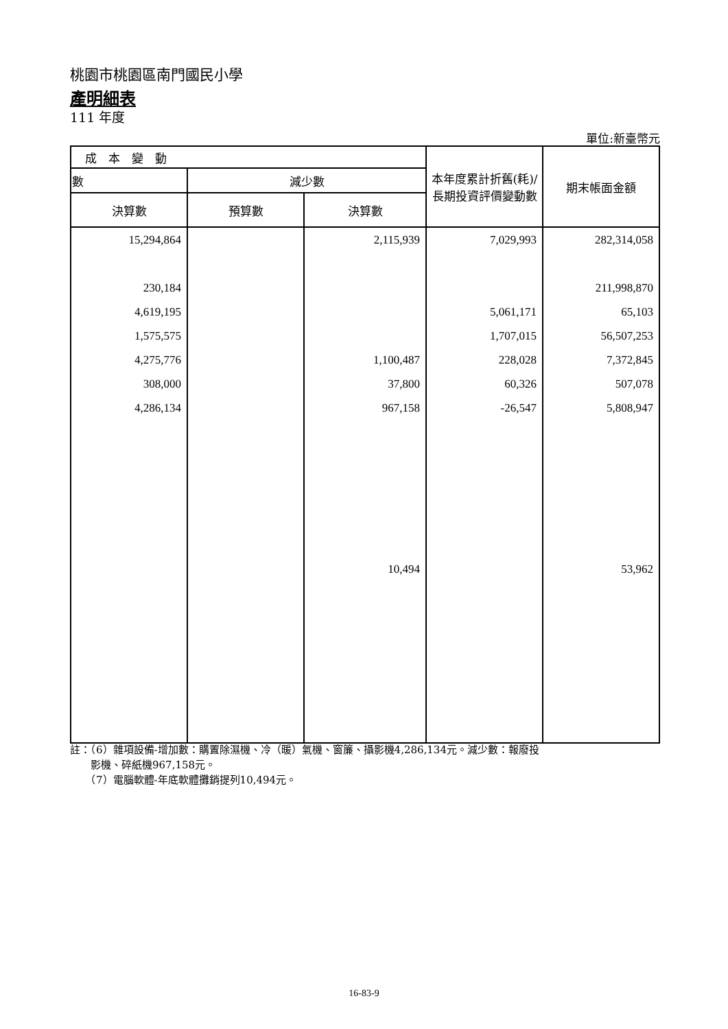桃園市桃園區南門國民小學
產明細表
111 年度
單位:新臺幣元
| 成 本 變 動 | | | 本年度累計折舊(耗)/長期投資評價變動數 | 期末帳面金額 |
| --- | --- | --- | --- | --- |
| 數 | 減少數 | | | |
| 決算數 | 預算數 | 決算數 | | |
| 15,294,864 | | 2,115,939 | 7,029,993 | 282,314,058 |
| 230,184 | | | | 211,998,870 |
| 4,619,195 | | | 5,061,171 | 65,103 |
| 1,575,575 | | | 1,707,015 | 56,507,253 |
| 4,275,776 | | 1,100,487 | 228,028 | 7,372,845 |
| 308,000 | | 37,800 | 60,326 | 507,078 |
| 4,286,134 | | 967,158 | -26,547 | 5,808,947 |
| | | 10,494 | | 53,962 |
註：（6）雜項設備-增加數：購置除濕機、冷（暖）氣機、窗簾、攝影機4,286,134元。減少數：報廢投
　　影機、碎紙機967,158元。
　　（7）電腦軟體-年底軟體攤銷提列10,494元。
16-83-9